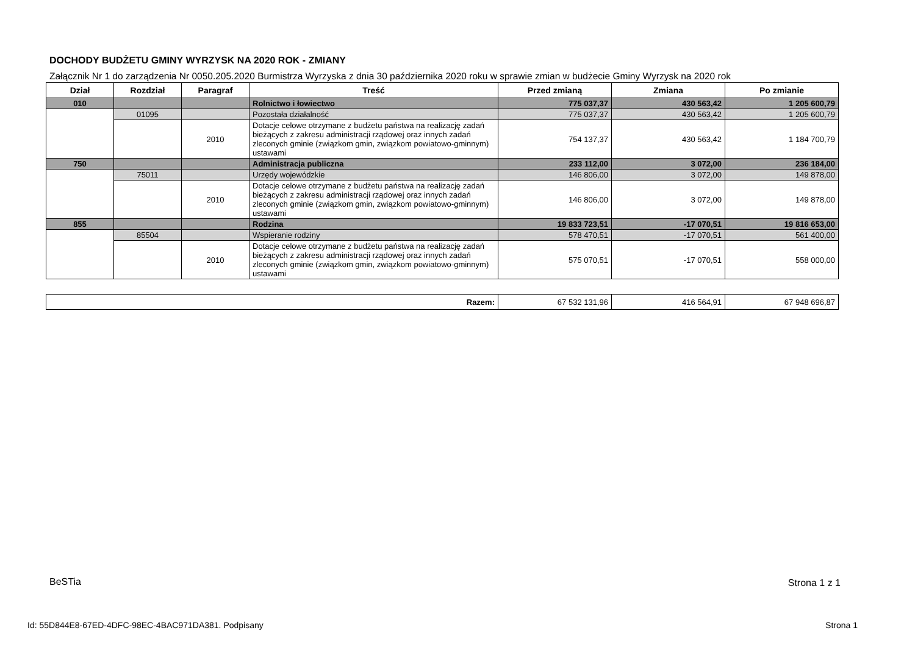DOCHODY BUDŻETU GMINY WYRZYSK NA 2020 ROK - ZMIANY
Załącznik Nr 1 do zarządzenia Nr 0050.205.2020 Burmistrza Wyrzyska z dnia 30 października 2020 roku w sprawie zmian w budżecie Gminy Wyrzysk na 2020 rok
| Dział | Rozdział | Paragraf | Treść | Przed zmianą | Zmiana | Po zmianie |
| --- | --- | --- | --- | --- | --- | --- |
| 010 | | | Rolnictwo i łowiectwo | 775 037,37 | 430 563,42 | 1 205 600,79 |
| | 01095 | | Pozostała działalność | 775 037,37 | 430 563,42 | 1 205 600,79 |
| | | 2010 | Dotacje celowe otrzymane z budżetu państwa na realizację zadań bieżących z zakresu administracji rządowej oraz innych zadań zleconych gminie (związkom gmin, związkom powiatowo-gminnym) ustawami | 754 137,37 | 430 563,42 | 1 184 700,79 |
| 750 | | | Administracja publiczna | 233 112,00 | 3 072,00 | 236 184,00 |
| | 75011 | | Urzędy wojewódzkie | 146 806,00 | 3 072,00 | 149 878,00 |
| | | 2010 | Dotacje celowe otrzymane z budżetu państwa na realizację zadań bieżących z zakresu administracji rządowej oraz innych zadań zleconych gminie (związkom gmin, związkom powiatowo-gminnym) ustawami | 146 806,00 | 3 072,00 | 149 878,00 |
| 855 | | | Rodzina | 19 833 723,51 | -17 070,51 | 19 816 653,00 |
| | 85504 | | Wspieranie rodziny | 578 470,51 | -17 070,51 | 561 400,00 |
| | | 2010 | Dotacje celowe otrzymane z budżetu państwa na realizację zadań bieżących z zakresu administracji rządowej oraz innych zadań zleconych gminie (związkom gmin, związkom powiatowo-gminnym) ustawami | 575 070,51 | -17 070,51 | 558 000,00 |
| Razem: | 67 532 131,96 | 416 564,91 | 67 948 696,87 |
BeSTia Strona 1 z 1
Id: 55D844E8-67ED-4DFC-98EC-4BAC971DA381. Podpisany
Strona 1